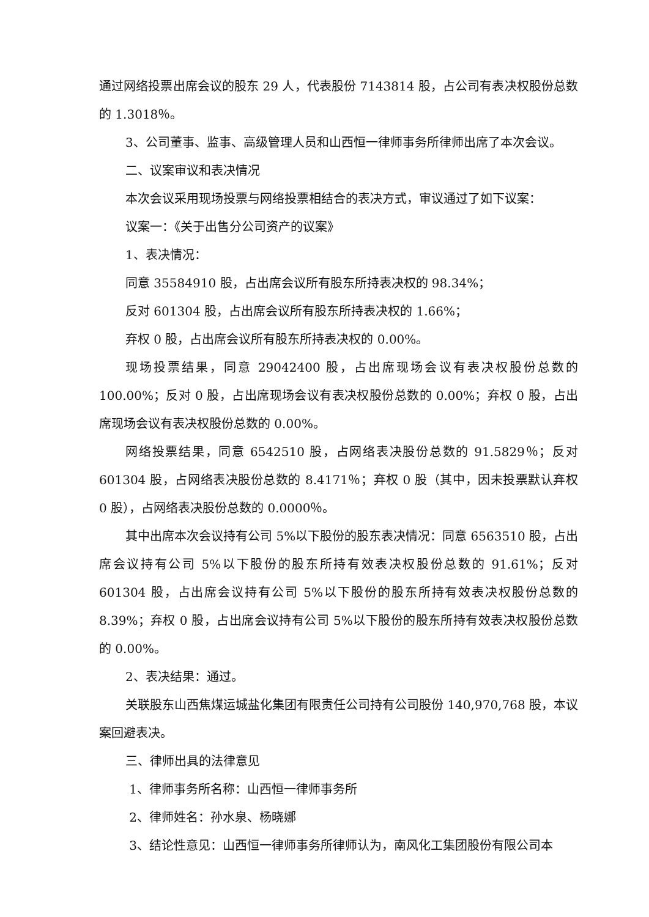通过网络投票出席会议的股东 29 人，代表股份 7143814 股，占公司有表决权股份总数的 1.3018％。
3、公司董事、监事、高级管理人员和山西恒一律师事务所律师出席了本次会议。
二、议案审议和表决情况
本次会议采用现场投票与网络投票相结合的表决方式，审议通过了如下议案：
议案一：《关于出售分公司资产的议案》
1、表决情况：
同意 35584910 股，占出席会议所有股东所持表决权的 98.34%；
反对 601304 股，占出席会议所有股东所持表决权的 1.66%；
弃权 0 股，占出席会议所有股东所持表决权的 0.00%。
现场投票结果，同意 29042400 股，占出席现场会议有表决权股份总数的 100.00%；反对 0 股，占出席现场会议有表决权股份总数的 0.00%；弃权 0 股，占出席现场会议有表决权股份总数的 0.00%。
网络投票结果，同意 6542510 股，占网络表决股份总数的 91.5829％；反对 601304 股，占网络表决股份总数的 8.4171％；弃权 0 股（其中，因未投票默认弃权 0 股），占网络表决股份总数的 0.0000％。
其中出席本次会议持有公司 5%以下股份的股东表决情况：同意 6563510 股，占出席会议持有公司 5%以下股份的股东所持有效表决权股份总数的 91.61%；反对 601304 股，占出席会议持有公司 5%以下股份的股东所持有效表决权股份总数的 8.39%；弃权 0 股，占出席会议持有公司 5%以下股份的股东所持有效表决权股份总数的 0.00%。
2、表决结果：通过。
关联股东山西焦煤运城盐化集团有限责任公司持有公司股份 140,970,768 股，本议案回避表决。
三、律师出具的法律意见
1、律师事务所名称：山西恒一律师事务所
2、律师姓名：孙水泉、杨晓娜
3、结论性意见：山西恒一律师事务所律师认为，南风化工集团股份有限公司本